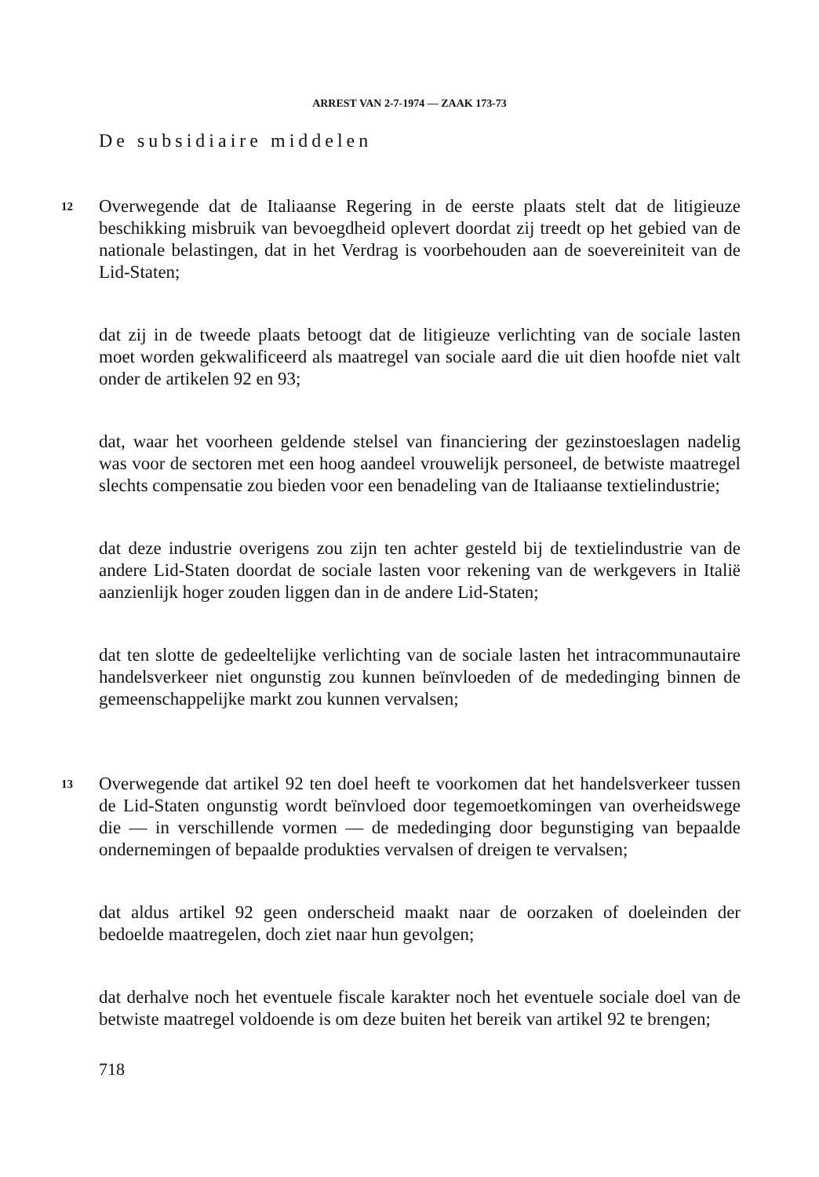ARREST VAN 2-7-1974 — ZAAK 173-73
De subsidiaire middelen
12
Overwegende dat de Italiaanse Regering in de eerste plaats stelt dat de litigieuze beschikking misbruik van bevoegdheid oplevert doordat zij treedt op het gebied van de nationale belastingen, dat in het Verdrag is voorbehouden aan de soevereiniteit van de Lid-Staten;
dat zij in de tweede plaats betoogt dat de litigieuze verlichting van de sociale lasten moet worden gekwalificeerd als maatregel van sociale aard die uit dien hoofde niet valt onder de artikelen 92 en 93;
dat, waar het voorheen geldende stelsel van financiering der gezinstoeslagen nadelig was voor de sectoren met een hoog aandeel vrouwelijk personeel, de betwiste maatregel slechts compensatie zou bieden voor een benadeling van de Italiaanse textielindustrie;
dat deze industrie overigens zou zijn ten achter gesteld bij de textielindustrie van de andere Lid-Staten doordat de sociale lasten voor rekening van de werkgevers in Italië aanzienlijk hoger zouden liggen dan in de andere Lid-Staten;
dat ten slotte de gedeeltelijke verlichting van de sociale lasten het intracommunautaire handelsverkeer niet ongunstig zou kunnen beïnvloeden of de mededinging binnen de gemeenschappelijke markt zou kunnen vervalsen;
13
Overwegende dat artikel 92 ten doel heeft te voorkomen dat het handelsverkeer tussen de Lid-Staten ongunstig wordt beïnvloed door tegemoetkomingen van overheidswege die — in verschillende vormen — de mededinging door begunstiging van bepaalde ondernemingen of bepaalde produkties vervalsen of dreigen te vervalsen;
dat aldus artikel 92 geen onderscheid maakt naar de oorzaken of doeleinden der bedoelde maatregelen, doch ziet naar hun gevolgen;
dat derhalve noch het eventuele fiscale karakter noch het eventuele sociale doel van de betwiste maatregel voldoende is om deze buiten het bereik van artikel 92 te brengen;
718